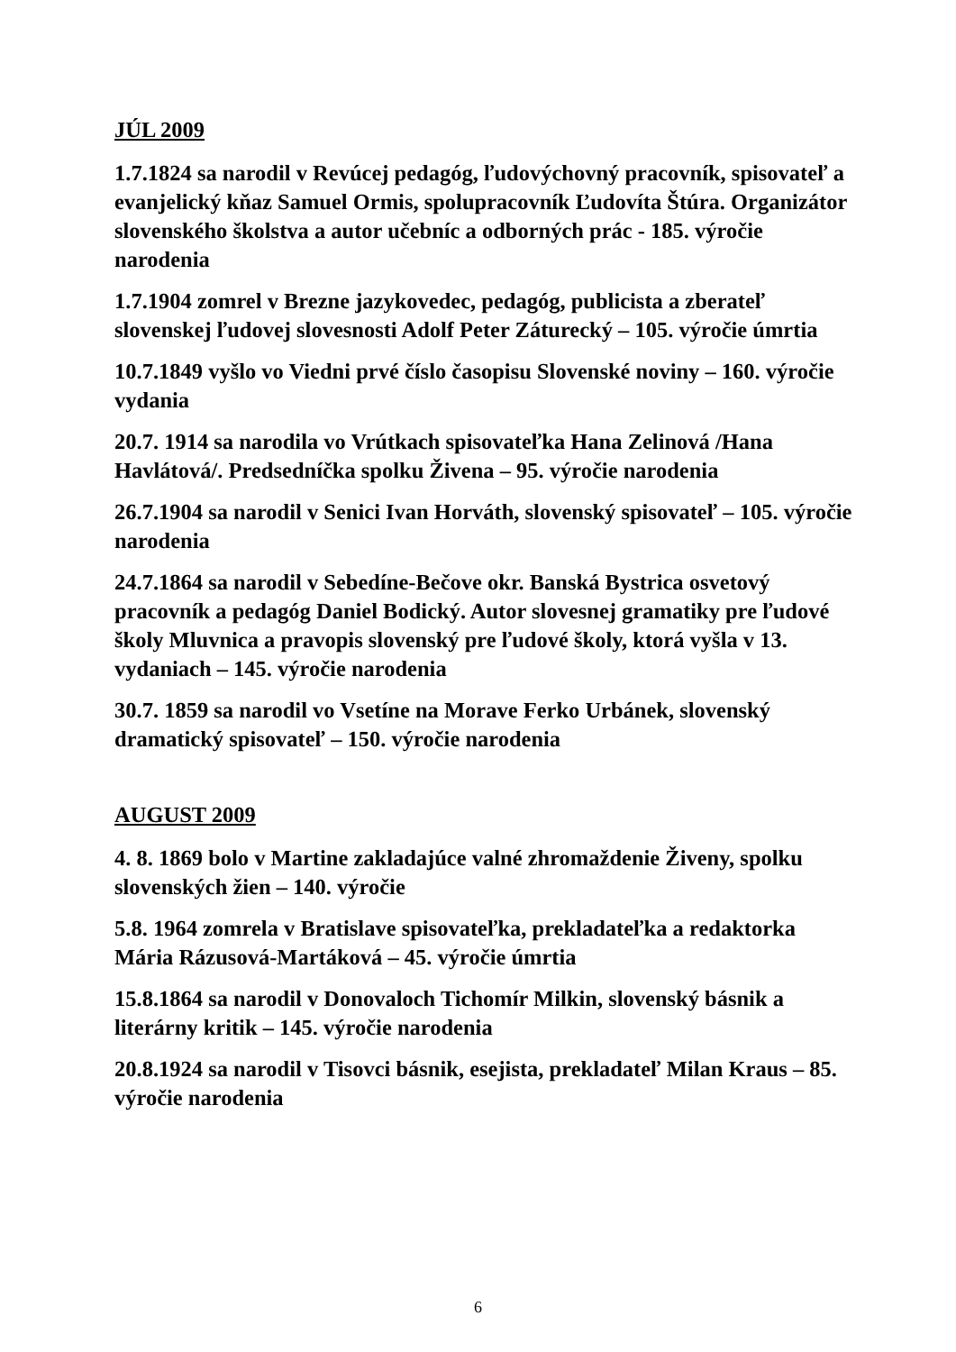JÚL 2009
1.7.1824 sa narodil v Revúcej pedagóg, ľudovýchovný pracovník, spisovateľ a evanjelický kňaz Samuel Ormis, spolupracovník Ľudovíta Štúra. Organizátor slovenského školstva a autor učebníc a odborných prác - 185. výročie narodenia
1.7.1904 zomrel v Brezne jazykovedec, pedagóg, publicista a zberateľ slovenskej ľudovej slovesnosti Adolf Peter Záturecký – 105. výročie úmrtia
10.7.1849 vyšlo vo Viedni prvé číslo časopisu Slovenské noviny – 160. výročie vydania
20.7. 1914 sa narodila vo Vrútkach spisovateľka Hana Zelinová /Hana Havlátová/. Predsedníčka spolku Živena – 95. výročie narodenia
26.7.1904 sa narodil v Senici Ivan Horváth, slovenský spisovateľ – 105. výročie narodenia
24.7.1864 sa narodil v Sebedíne-Bečove okr. Banská Bystrica osvetový pracovník a pedagóg Daniel Bodický. Autor slovesnej gramatiky pre ľudové školy Mluvnica a pravopis slovenský pre ľudové školy, ktorá vyšla v 13. vydaniach – 145. výročie narodenia
30.7. 1859 sa narodil vo Vsetíne na Morave Ferko Urbánek, slovenský dramatický spisovateľ – 150. výročie narodenia
AUGUST 2009
4. 8. 1869 bolo v Martine zakladajúce valné zhromaždenie Živeny, spolku slovenských žien – 140. výročie
5.8. 1964 zomrela v Bratislave spisovateľka, prekladateľka a redaktorka Mária Rázusová-Martáková – 45. výročie úmrtia
15.8.1864 sa narodil v Donovaloch Tichomír Milkin, slovenský básnik a literárny kritik – 145. výročie narodenia
20.8.1924 sa narodil v Tisovci básnik, esejista, prekladateľ Milan Kraus – 85. výročie narodenia
6